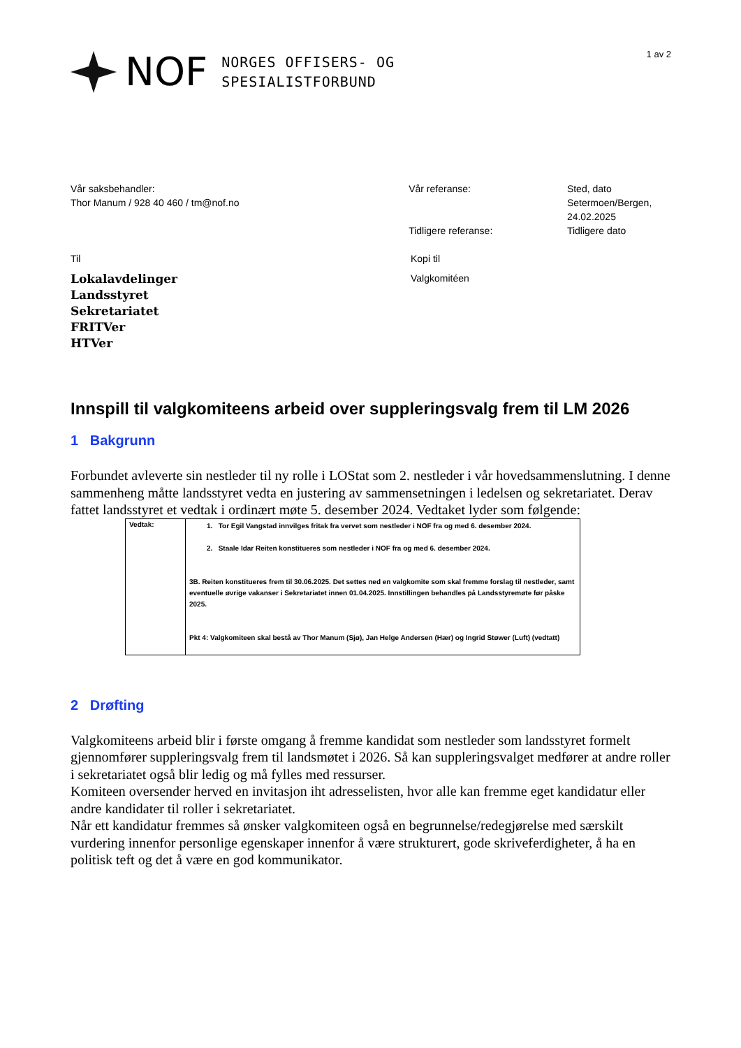NOF
NORGES OFFISERS- OG
SPESIALISTFORBUND
1 av 2
Vår saksbehandler:
Thor Manum / 928 40 460 / tm@nof.no
Vår referanse:
Tidligere referanse:
Sted, dato
Setermoen/Bergen,
24.02.2025
Tidligere dato
Til
Lokalavdelinger
Landsstyret
Sekretariatet
FRITVer
HTVer
Kopi til
Valgkomitéen
Innspill til valgkomiteens arbeid over suppleringsvalg frem til LM 2026
1 Bakgrunn
Forbundet avleverte sin nestleder til ny rolle i LOStat som 2. nestleder i vår hovedsammenslutning. I denne sammenheng måtte landsstyret vedta en justering av sammensetningen i ledelsen og sekretariatet. Derav fattet landsstyret et vedtak i ordinært møte 5. desember 2024. Vedtaket lyder som følgende:
| Vedtak: | 1. Tor Egil Vangstad innvilges fritak fra vervet som nestleder i NOF fra og med 6. desember 2024. 2. Staale Idar Reiten konstitueres som nestleder i NOF fra og med 6. desember 2024. 3B. Reiten konstitueres frem til 30.06.2025. Det settes ned en valgkomite som skal fremme forslag til nestleder, samt eventuelle øvrige vakanser i Sekretariatet innen 01.04.2025. Innstillingen behandles på Landsstyremøte før påske 2025. Pkt 4: Valgkomiteen skal bestå av Thor Manum (Sjø), Jan Helge Andersen (Hær) og Ingrid Støwer (Luft) (vedtatt) |
2 Drøfting
Valgkomiteens arbeid blir i første omgang å fremme kandidat som nestleder som landsstyret formelt gjennomfører suppleringsvalg frem til landsmøtet i 2026. Så kan suppleringsvalget medfører at andre roller i sekretariatet også blir ledig og må fylles med ressurser.
Komiteen oversender herved en invitasjon iht adresselisten, hvor alle kan fremme eget kandidatur eller andre kandidater til roller i sekretariatet.
Når ett kandidatur fremmes så ønsker valgkomiteen også en begrunnelse/redegjørelse med særskilt vurdering innenfor personlige egenskaper innenfor å være strukturert, gode skriveferdigheter, å ha en politisk teft og det å være en god kommunikator.